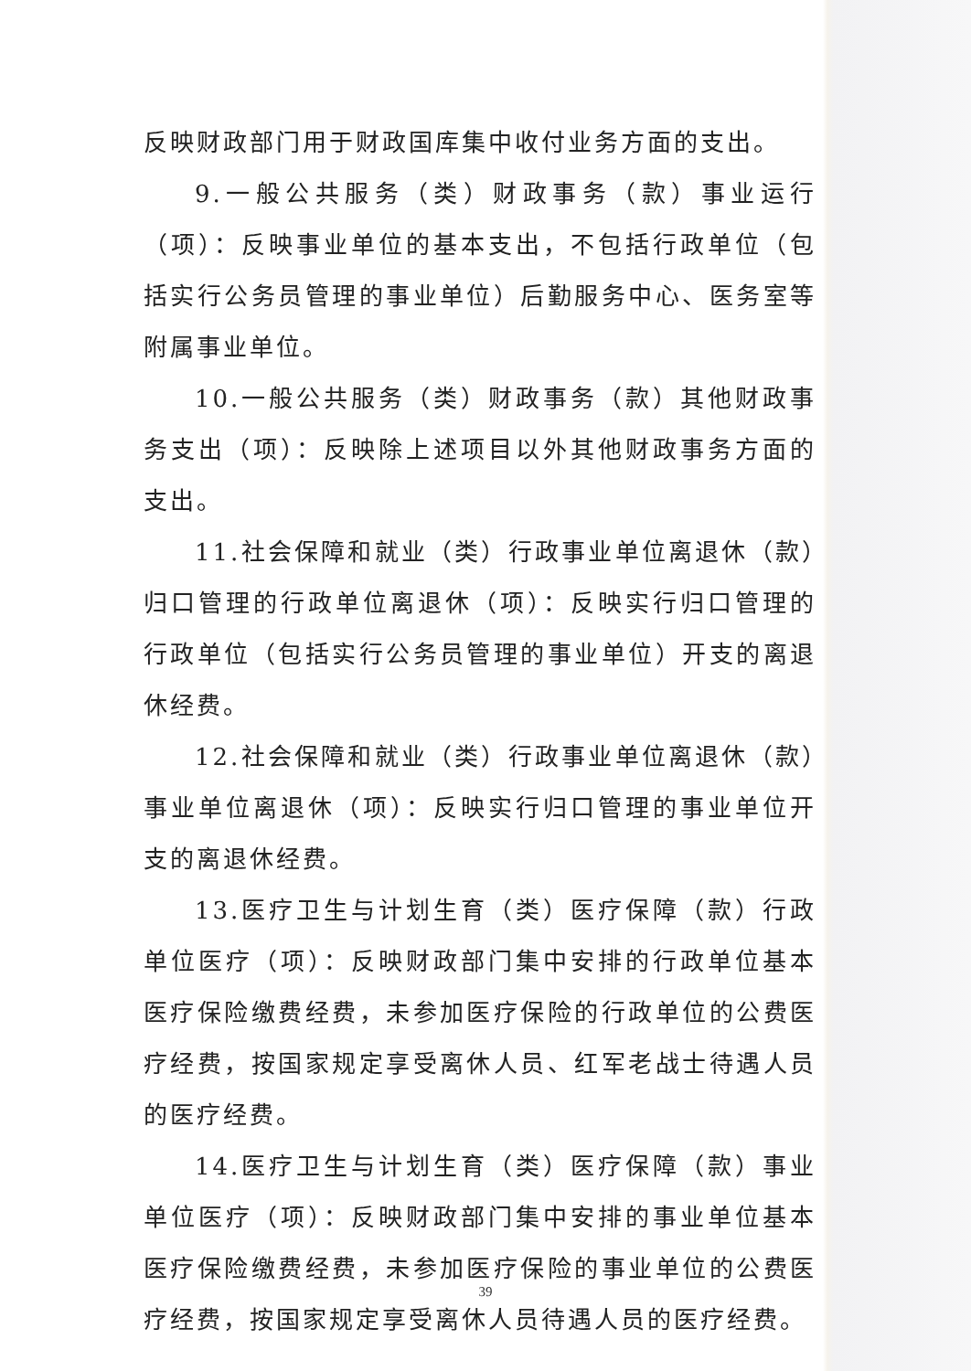反映财政部门用于财政国库集中收付业务方面的支出。
9.一般公共服务（类）财政事务（款）事业运行（项）：反映事业单位的基本支出，不包括行政单位（包括实行公务员管理的事业单位）后勤服务中心、医务室等附属事业单位。
10.一般公共服务（类）财政事务（款）其他财政事务支出（项）：反映除上述项目以外其他财政事务方面的支出。
11.社会保障和就业（类）行政事业单位离退休（款）归口管理的行政单位离退休（项）：反映实行归口管理的行政单位（包括实行公务员管理的事业单位）开支的离退休经费。
12.社会保障和就业（类）行政事业单位离退休（款）事业单位离退休（项）：反映实行归口管理的事业单位开支的离退休经费。
13.医疗卫生与计划生育（类）医疗保障（款）行政单位医疗（项）：反映财政部门集中安排的行政单位基本医疗保险缴费经费，未参加医疗保险的行政单位的公费医疗经费，按国家规定享受离休人员、红军老战士待遇人员的医疗经费。
14.医疗卫生与计划生育（类）医疗保障（款）事业单位医疗（项）：反映财政部门集中安排的事业单位基本医疗保险缴费经费，未参加医疗保险的事业单位的公费医疗经费，按国家规定享受离休人员待遇人员的医疗经费。
39